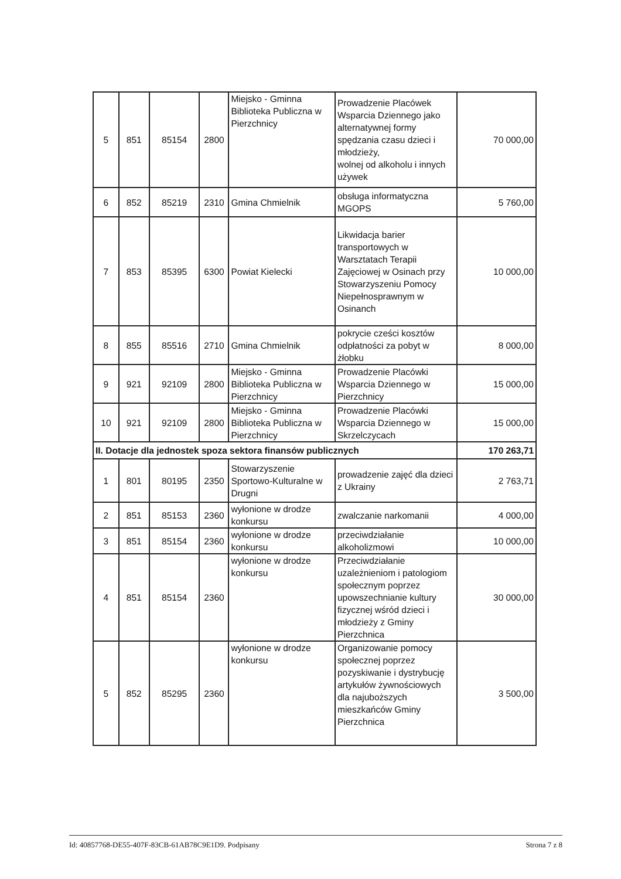| 5 | 851 | 85154 | 2800 | Miejsko - Gminna Biblioteka Publiczna w Pierzchnicy | Prowadzenie Placówek Wsparcia Dziennego jako alternatywnej formy spędzania czasu dzieci i młodzieży, wolnej od alkoholu i innych używek | 70 000,00 |
| 6 | 852 | 85219 | 2310 | Gmina Chmielnik | obsługa informatyczna MGOPS | 5 760,00 |
| 7 | 853 | 85395 | 6300 | Powiat Kielecki | Likwidacja barier transportowych w Warsztatach Terapii Zajęciowej w Osinach przy Stowarzyszeniu Pomocy Niepełnosprawnym w Osinanch | 10 000,00 |
| 8 | 855 | 85516 | 2710 | Gmina Chmielnik | pokrycie cześci kosztów odpłatności za pobyt w żłobku | 8 000,00 |
| 9 | 921 | 92109 | 2800 | Miejsko - Gminna Biblioteka Publiczna w Pierzchnicy | Prowadzenie Placówki Wsparcia Dziennego w Pierzchnicy | 15 000,00 |
| 10 | 921 | 92109 | 2800 | Miejsko - Gminna Biblioteka Publiczna w Pierzchnicy | Prowadzenie Placówki Wsparcia Dziennego w Skrzelczycach | 15 000,00 |
| II. Dotacje dla jednostek spoza sektora finansów publicznych | | | | | | 170 263,71 |
| 1 | 801 | 80195 | 2350 | Stowarzyszenie Sportowo-Kulturalne w Drugni | prowadzenie zajęć dla dzieci z Ukrainy | 2 763,71 |
| 2 | 851 | 85153 | 2360 | wyłonione w drodze konkursu | zwalczanie narkomanii | 4 000,00 |
| 3 | 851 | 85154 | 2360 | wyłonione w drodze konkursu | przeciwdziałanie alkoholizmowi | 10 000,00 |
| 4 | 851 | 85154 | 2360 | wyłonione w drodze konkursu | Przeciwdziałanie uzależnieniom i patologiom społecznym poprzez upowszechnianie kultury fizycznej wśród dzieci i młodzieży z Gminy Pierzchnica | 30 000,00 |
| 5 | 852 | 85295 | 2360 | wyłonione w drodze konkursu | Organizowanie pomocy społecznej poprzez pozyskiwanie i dystrybucję artykułów żywnościowych dla najuboższych mieszkańców Gminy Pierzchnica | 3 500,00 |
Id: 40857768-DE55-407F-83CB-61AB78C9E1D9. Podpisany Strona 7 z 8